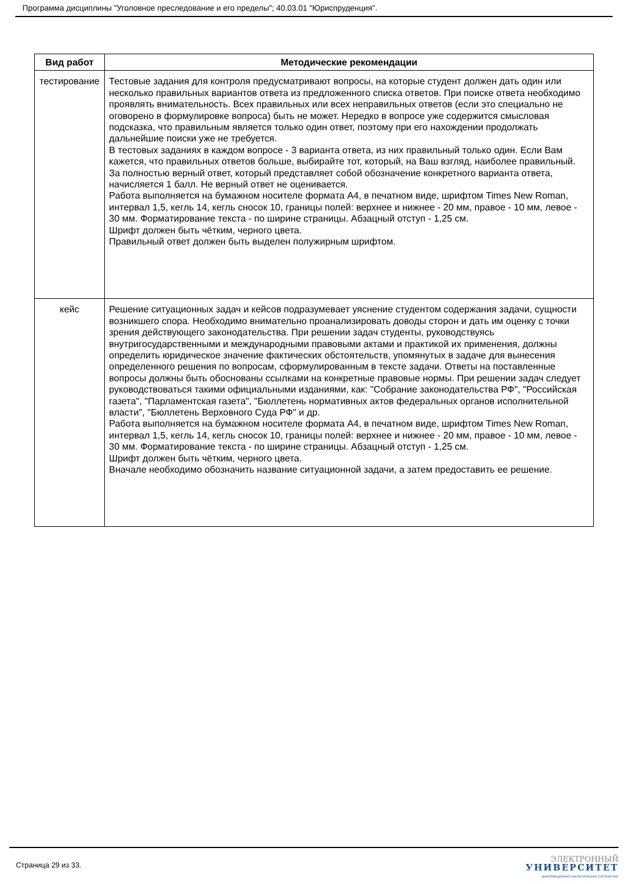Программа дисциплины "Уголовное преследование и его пределы"; 40.03.01 "Юриспруденция".
| Вид работ | Методические рекомендации |
| --- | --- |
| тестирование | Тестовые задания для контроля предусматривают вопросы, на которые студент должен дать один или несколько правильных вариантов ответа из предложенного списка ответов. При поиске ответа необходимо проявлять внимательность. Всех правильных или всех неправильных ответов (если это специально не оговорено в формулировке вопроса) быть не может. Нередко в вопросе уже содержится смысловая подсказка, что правильным является только один ответ, поэтому при его нахождении продолжать дальнейшие поиски уже не требуется. В тестовых заданиях в каждом вопросе - 3 варианта ответа, из них правильный только один. Если Вам кажется, что правильных ответов больше, выбирайте тот, который, на Ваш взгляд, наиболее правильный. За полностью верный ответ, который представляет собой обозначение конкретного варианта ответа, начисляется 1 балл. Не верный ответ не оценивается. Работа выполняется на бумажном носителе формата А4, в печатном виде, шрифтом Times New Roman, интервал 1,5, кегль 14, кегль сносок 10, границы полей: верхнее и нижнее - 20 мм, правое - 10 мм, левое - 30 мм. Форматирование текста - по ширине страницы. Абзацный отступ - 1,25 см. Шрифт должен быть чётким, черного цвета. Правильный ответ должен быть выделен полужирным шрифтом. |
| кейс | Решение ситуационных задач и кейсов подразумевает уяснение студентом содержания задачи, сущности возникшего спора. Необходимо внимательно проанализировать доводы сторон и дать им оценку с точки зрения действующего законодательства. При решении задач студенты, руководствуясь внутригосударственными и международными правовыми актами и практикой их применения, должны определить юридическое значение фактических обстоятельств, упомянутых в задаче для вынесения определенного решения по вопросам, сформулированным в тексте задачи. Ответы на поставленные вопросы должны быть обоснованы ссылками на конкретные правовые нормы. При решении задач следует руководствоваться такими официальными изданиями, как: "Собрание законодательства РФ", "Российская газета", "Парламентская газета", "Бюллетень нормативных актов федеральных органов исполнительной власти", "Бюллетень Верховного Суда РФ" и др. Работа выполняется на бумажном носителе формата А4, в печатном виде, шрифтом Times New Roman, интервал 1,5, кегль 14, кегль сносок 10, границы полей: верхнее и нижнее - 20 мм, правое - 10 мм, левое - 30 мм. Форматирование текста - по ширине страницы. Абзацный отступ - 1,25 см. Шрифт должен быть чётким, черного цвета. Вначале необходимо обозначить название ситуационной задачи, а затем предоставить ее решение. |
Страница 29 из 33.
ЭЛЕКТРОННЫЙ
УНИВЕРСИТЕТ
ИНФОРМАЦИОННО-АНАЛИТИЧЕСКАЯ СИСТЕМА КФУ